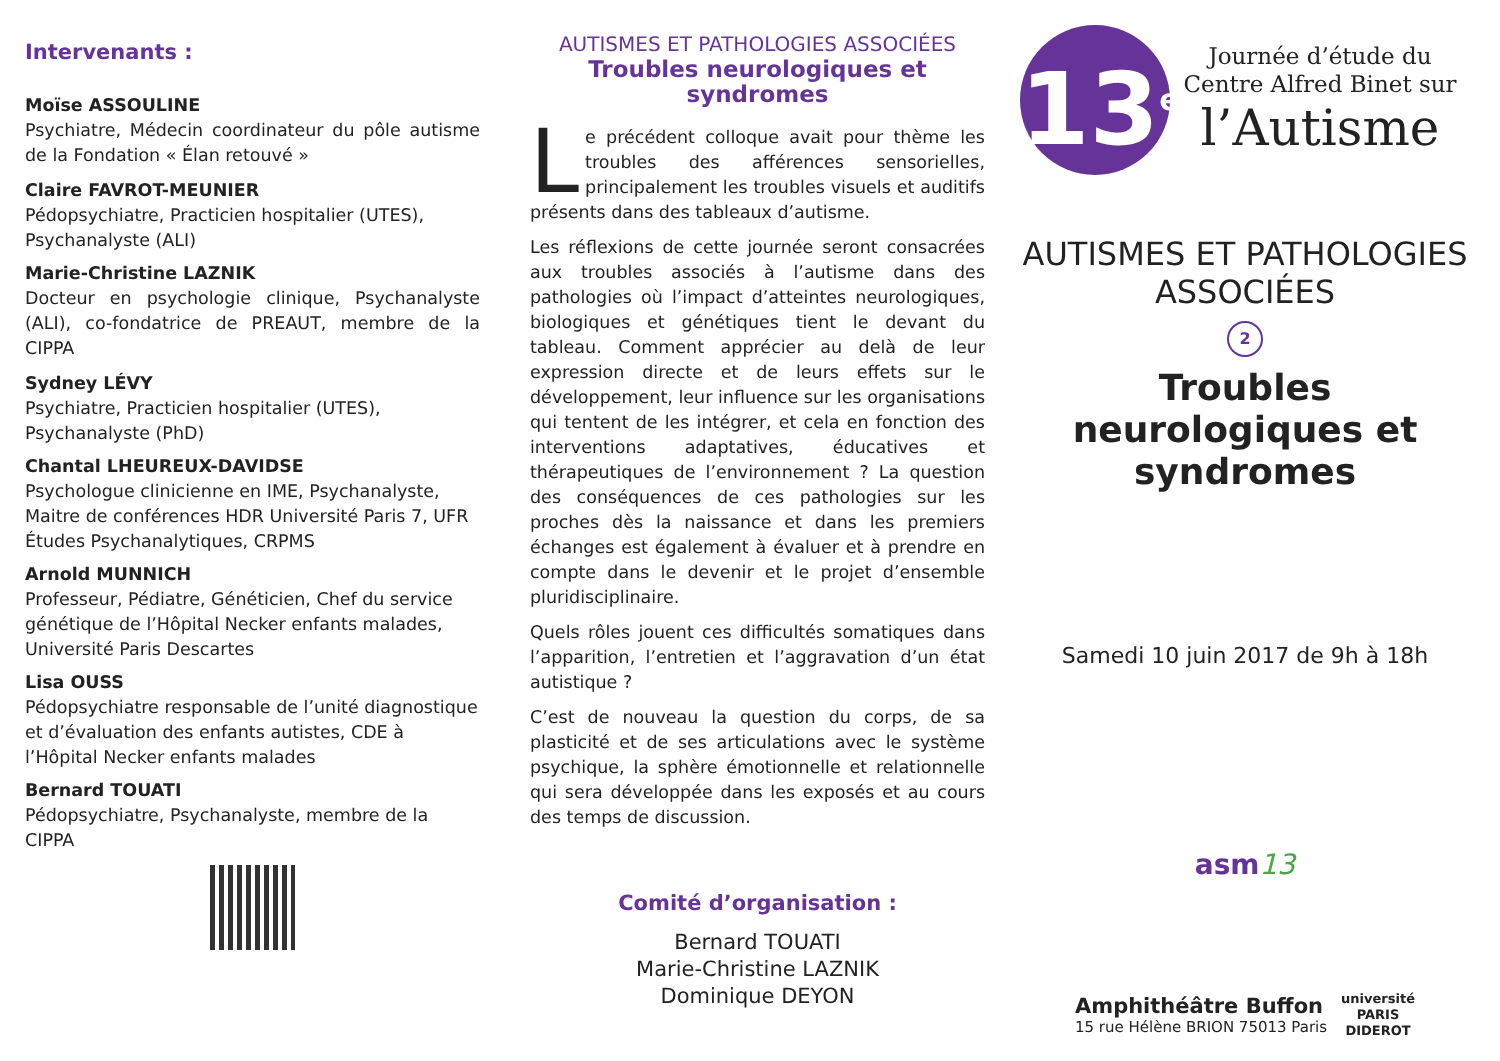Intervenants :
Moïse ASSOULINE
Psychiatre, Médecin coordinateur du pôle autisme de la Fondation « Élan retouvé »
Claire FAVROT-MEUNIER
Pédopsychiatre, Practicien hospitalier (UTES), Psychanalyste (ALI)
Marie-Christine LAZNIK
Docteur en psychologie clinique, Psychanalyste (ALI), co-fondatrice de PREAUT, membre de la CIPPA
Sydney LÉVY
Psychiatre, Practicien hospitalier (UTES), Psychanalyste (PhD)
Chantal LHEUREUX-DAVIDSE
Psychologue clinicienne en IME, Psychanalyste, Maitre de conférences HDR Université Paris 7, UFR Études Psychanalytiques, CRPMS
Arnold MUNNICH
Professeur, Pédiatre, Généticien, Chef du service génétique de l’Hôpital Necker enfants malades, Université Paris Descartes
Lisa OUSS
Pédopsychiatre responsable de l’unité diagnostique et d’évaluation des enfants autistes, CDE à l’Hôpital Necker enfants malades
Bernard TOUATI
Pédopsychiatre, Psychanalyste, membre de la CIPPA
AUTISMES ET PATHOLOGIES ASSOCIÉES
Troubles neurologiques et syndromes
Le précédent colloque avait pour thème les troubles des afférences sensorielles, principalement les troubles visuels et auditifs présents dans des tableaux d’autisme.
Les réflexions de cette journée seront consacrées aux troubles associés à l’autisme dans des pathologies où l’impact d’atteintes neurologiques, biologiques et génétiques tient le devant du tableau. Comment apprécier au delà de leur expression directe et de leurs effets sur le développement, leur influence sur les organisations qui tentent de les intégrer, et cela en fonction des interventions adaptatives, éducatives et thérapeutiques de l’environnement ? La question des conséquences de ces pathologies sur les proches dès la naissance et dans les premiers échanges est également à évaluer et à prendre en compte dans le devenir et le projet d’ensemble pluridisciplinaire.
Quels rôles jouent ces difficultés somatiques dans l’apparition, l’entretien et l’aggravation d’un état autistique ?
C’est de nouveau la question du corps, de sa plasticité et de ses articulations avec le système psychique, la sphère émotionnelle et relationnelle qui sera développée dans les exposés et au cours des temps de discussion.
Comité d’organisation :
Bernard TOUATI
Marie-Christine LAZNIK
Dominique DEYON
13<sup>e</sup>
Journée d’étude du Centre Alfred Binet sur
l’Autisme
AUTISMES ET PATHOLOGIES ASSOCIÉES
2
Troubles neurologiques et syndromes
Samedi 10 juin 2017 de 9h à 18h
asm13
Amphithéâtre Buffon
15 rue Hélène BRION 75013 Paris
université
PARIS
DIDEROT